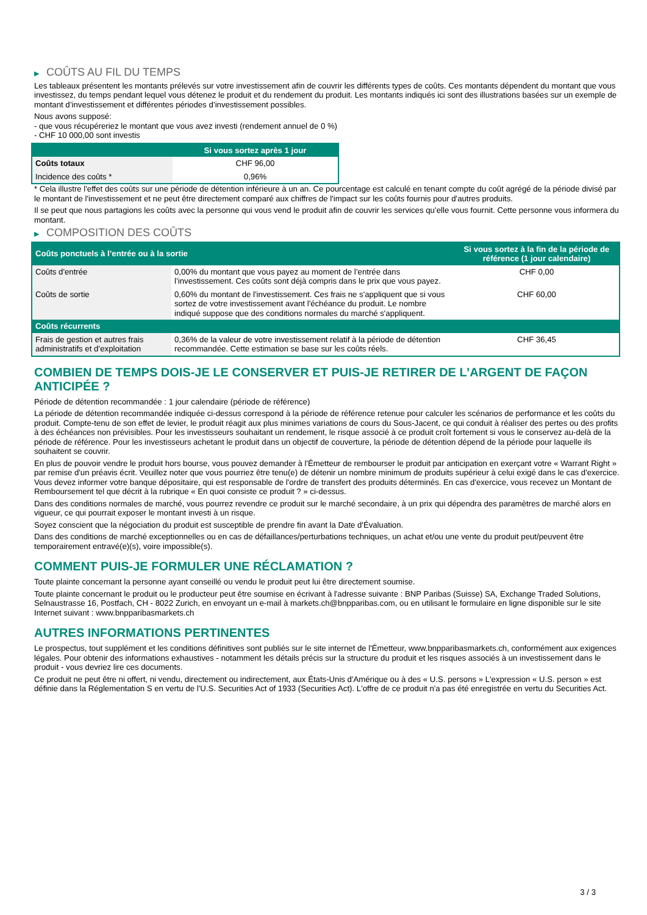▶ COÛTS AU FIL DU TEMPS
Les tableaux présentent les montants prélevés sur votre investissement afin de couvrir les différents types de coûts. Ces montants dépendent du montant que vous investissez, du temps pendant lequel vous détenez le produit et du rendement du produit. Les montants indiqués ici sont des illustrations basées sur un exemple de montant d’investissement et différentes périodes d’investissement possibles.
Nous avons supposé:
- que vous récupéreriez le montant que vous avez investi (rendement annuel de 0 %)
- CHF 10 000,00 sont investis
| | Si vous sortez après 1 jour |
| --- | --- |
| Coûts totaux | CHF 96,00 |
| Incidence des coûts * | 0,96% |
* Cela illustre l'effet des coûts sur une période de détention inférieure à un an. Ce pourcentage est calculé en tenant compte du coût agrégé de la période divisé par le montant de l'investissement et ne peut être directement comparé aux chiffres de l'impact sur les coûts fournis pour d'autres produits.
Il se peut que nous partagions les coûts avec la personne qui vous vend le produit afin de couvrir les services qu’elle vous fournit. Cette personne vous informera du montant.
▶ COMPOSITION DES COÛTS
| Coûts ponctuels à l’entrée ou à la sortie | | Si vous sortez à la fin de la période de référence (1 jour calendaire) |
| --- | --- | --- |
| Coûts d'entrée | 0,00% du montant que vous payez au moment de l’entrée dans l’investissement. Ces coûts sont déjà compris dans le prix que vous payez. | CHF 0,00 |
| Coûts de sortie | 0,60% du montant de l'investissement. Ces frais ne s'appliquent que si vous sortez de votre investissement avant l'échéance du produit. Le nombre indiqué suppose que des conditions normales du marché s'appliquent. | CHF 60,00 |
| Coûts récurrents | | |
| Frais de gestion et autres frais administratifs et d’exploitation | 0,36% de la valeur de votre investissement relatif à la période de détention recommandée. Cette estimation se base sur les coûts réels. | CHF 36,45 |
COMBIEN DE TEMPS DOIS-JE LE CONSERVER ET PUIS-JE RETIRER DE L’ARGENT DE FAÇON ANTICIPÉE ?
Période de détention recommandée : 1 jour calendaire (période de référence)
La période de détention recommandée indiquée ci-dessus correspond à la période de référence retenue pour calculer les scénarios de performance et les coûts du produit. Compte-tenu de son effet de levier, le produit réagit aux plus minimes variations de cours du Sous-Jacent, ce qui conduit à réaliser des pertes ou des profits à des échéances non prévisibles. Pour les investisseurs souhaitant un rendement, le risque associé à ce produit croît fortement si vous le conservez au-delà de la période de référence. Pour les investisseurs achetant le produit dans un objectif de couverture, la période de détention dépend de la période pour laquelle ils souhaitent se couvrir.
En plus de pouvoir vendre le produit hors bourse, vous pouvez demander à l'Émetteur de rembourser le produit par anticipation en exerçant votre « Warrant Right » par remise d'un préavis écrit. Veuillez noter que vous pourriez être tenu(e) de détenir un nombre minimum de produits supérieur à celui exigé dans le cas d'exercice. Vous devez informer votre banque dépositaire, qui est responsable de l'ordre de transfert des produits déterminés. En cas d'exercice, vous recevez un Montant de Remboursement tel que décrit à la rubrique « En quoi consiste ce produit ? » ci-dessus.
Dans des conditions normales de marché, vous pourrez revendre ce produit sur le marché secondaire, à un prix qui dépendra des paramètres de marché alors en vigueur, ce qui pourrait exposer le montant investi à un risque.
Soyez conscient que la négociation du produit est susceptible de prendre fin avant la Date d'Évaluation.
Dans des conditions de marché exceptionnelles ou en cas de défaillances/perturbations techniques, un achat et/ou une vente du produit peut/peuvent être temporairement entravé(e)(s), voire impossible(s).
COMMENT PUIS-JE FORMULER UNE RÉCLAMATION ?
Toute plainte concernant la personne ayant conseillé ou vendu le produit peut lui être directement soumise.
Toute plainte concernant le produit ou le producteur peut être soumise en écrivant à l'adresse suivante : BNP Paribas (Suisse) SA, Exchange Traded Solutions, Selnaustrasse 16, Postfach, CH - 8022 Zurich, en envoyant un e-mail à markets.ch@bnpparibas.com, ou en utilisant le formulaire en ligne disponible sur le site Internet suivant : www.bnpparibasmarkets.ch
AUTRES INFORMATIONS PERTINENTES
Le prospectus, tout supplément et les conditions définitives sont publiés sur le site internet de l'Émetteur, www.bnpparibasmarkets.ch, conformément aux exigences légales. Pour obtenir des informations exhaustives - notamment les détails précis sur la structure du produit et les risques associés à un investissement dans le produit - vous devriez lire ces documents.
Ce produit ne peut être ni offert, ni vendu, directement ou indirectement, aux États-Unis d'Amérique ou à des « U.S. persons » L'expression « U.S. person » est définie dans la Réglementation S en vertu de l'U.S. Securities Act of 1933 (Securities Act). L'offre de ce produit n'a pas été enregistrée en vertu du Securities Act.
3 / 3